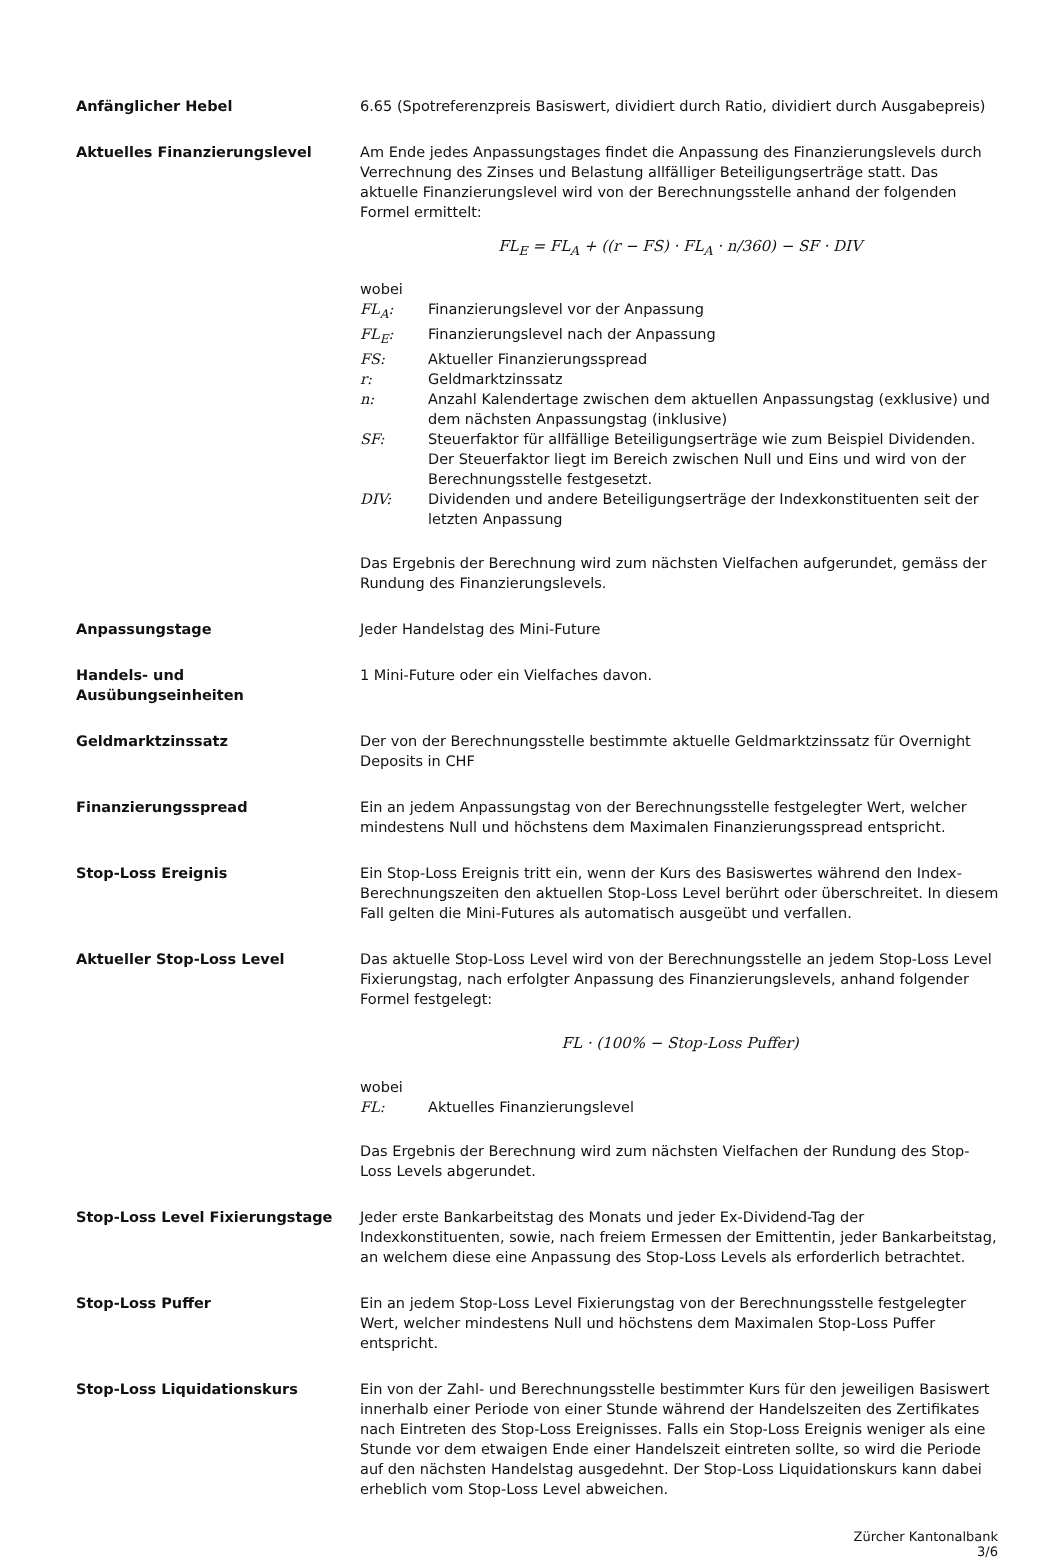Anfänglicher Hebel 6.65 (Spotreferenzpreis Basiswert, dividiert durch Ratio, dividiert durch Ausgabepreis)
Aktuelles Finanzierungslevel Am Ende jedes Anpassungstages findet die Anpassung des Finanzierungslevels durch Verrechnung des Zinses und Belastung allfälliger Beteiligungserträge statt. Das aktuelle Finanzierungslevel wird von der Berechnungsstelle anhand der folgenden Formel ermittelt:
FL<sub>E</sub> = FL<sub>A</sub> + ((r − FS) · FL<sub>A</sub> · n/360) − SF · DIV
wobei
FL<sub>A</sub>: Finanzierungslevel vor der Anpassung
FL<sub>E</sub>: Finanzierungslevel nach der Anpassung
FS: Aktueller Finanzierungsspread
r: Geldmarktzinssatz
n: Anzahl Kalendertage zwischen dem aktuellen Anpassungstag (exklusive) und dem nächsten Anpassungstag (inklusive)
SF: Steuerfaktor für allfällige Beteiligungserträge wie zum Beispiel Dividenden. Der Steuerfaktor liegt im Bereich zwischen Null und Eins und wird von der Berechnungsstelle festgesetzt.
DIV: Dividenden und andere Beteiligungserträge der Indexkonstituenten seit der letzten Anpassung
Das Ergebnis der Berechnung wird zum nächsten Vielfachen aufgerundet, gemäss der Rundung des Finanzierungslevels.
Anpassungstage Jeder Handelstag des Mini-Future
Handels- und
Ausübungseinheiten
1 Mini-Future oder ein Vielfaches davon.
Geldmarktzinssatz Der von der Berechnungsstelle bestimmte aktuelle Geldmarktzinssatz für Overnight Deposits in CHF
Finanzierungsspread Ein an jedem Anpassungstag von der Berechnungsstelle festgelegter Wert, welcher mindestens Null und höchstens dem Maximalen Finanzierungsspread entspricht.
Stop-Loss Ereignis Ein Stop-Loss Ereignis tritt ein, wenn der Kurs des Basiswertes während den Index-Berechnungszeiten den aktuellen Stop-Loss Level berührt oder überschreitet. In diesem Fall gelten die Mini-Futures als automatisch ausgeübt und verfallen.
Aktueller Stop-Loss Level Das aktuelle Stop-Loss Level wird von der Berechnungsstelle an jedem Stop-Loss Level Fixierungstag, nach erfolgter Anpassung des Finanzierungslevels, anhand folgender Formel festgelegt:
FL · (100% − Stop-Loss Puffer)
wobei
FL: Aktuelles Finanzierungslevel
Das Ergebnis der Berechnung wird zum nächsten Vielfachen der Rundung des Stop-Loss Levels abgerundet.
Stop-Loss Level Fixierungstage Jeder erste Bankarbeitstag des Monats und jeder Ex-Dividend-Tag der Indexkonstituenten, sowie, nach freiem Ermessen der Emittentin, jeder Bankarbeitstag, an welchem diese eine Anpassung des Stop-Loss Levels als erforderlich betrachtet.
Stop-Loss Puffer Ein an jedem Stop-Loss Level Fixierungstag von der Berechnungsstelle festgelegter Wert, welcher mindestens Null und höchstens dem Maximalen Stop-Loss Puffer entspricht.
Stop-Loss Liquidationskurs Ein von der Zahl- und Berechnungsstelle bestimmter Kurs für den jeweiligen Basiswert innerhalb einer Periode von einer Stunde während der Handelszeiten des Zertifikates nach Eintreten des Stop-Loss Ereignisses. Falls ein Stop-Loss Ereignis weniger als eine Stunde vor dem etwaigen Ende einer Handelszeit eintreten sollte, so wird die Periode auf den nächsten Handelstag ausgedehnt. Der Stop-Loss Liquidationskurs kann dabei erheblich vom Stop-Loss Level abweichen.
Zürcher Kantonalbank
3/6